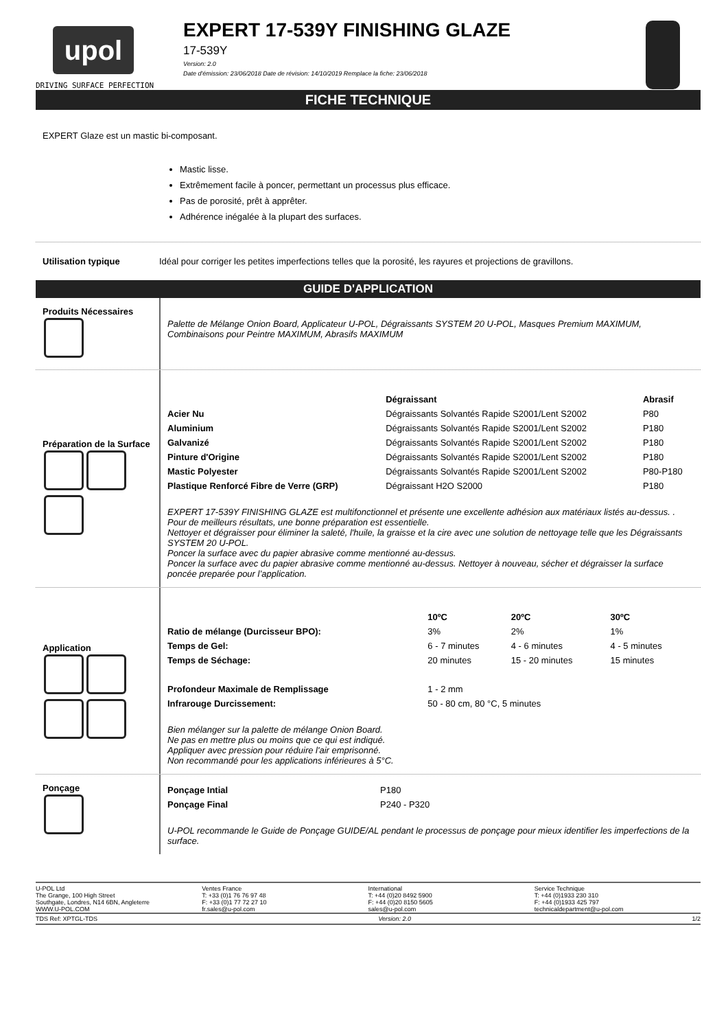upol
DRIVING SURFACE PERFECTION
EXPERT 17-539Y FINISHING GLAZE
17-539Y
Version: 2.0
Date d'émission: 23/06/2018 Date de révision: 14/10/2019 Remplace la fiche: 23/06/2018
FICHE TECHNIQUE
EXPERT Glaze est un mastic bi-composant.
Mastic lisse.
Extrêmement facile à poncer, permettant un processus plus efficace.
Pas de porosité, prêt à apprêter.
Adhérence inégalée à la plupart des surfaces.
Utilisation typique Idéal pour corriger les petites imperfections telles que la porosité, les rayures et projections de gravillons.
GUIDE D'APPLICATION
Produits Nécessaires
Palette de Mélange Onion Board, Applicateur U-POL, Dégraissants SYSTEM 20 U-POL, Masques Premium MAXIMUM, Combinaisons pour Peintre MAXIMUM, Abrasifs MAXIMUM
Préparation de la Surface
| | Dégraissant | Abrasif |
| --- | --- | --- |
| Acier Nu | Dégraissants Solvantés Rapide S2001/Lent S2002 | P80 |
| Aluminium | Dégraissants Solvantés Rapide S2001/Lent S2002 | P180 |
| Galvanizé | Dégraissants Solvantés Rapide S2001/Lent S2002 | P180 |
| Pinture d'Origine | Dégraissants Solvantés Rapide S2001/Lent S2002 | P180 |
| Mastic Polyester | Dégraissants Solvantés Rapide S2001/Lent S2002 | P80-P180 |
| Plastique Renforcé Fibre de Verre (GRP) | Dégraissant H2O S2000 | P180 |
EXPERT 17-539Y FINISHING GLAZE est multifonctionnel et présente une excellente adhésion aux matériaux listés au-dessus. .
Pour de meilleurs résultats, une bonne préparation est essentielle.
Nettoyer et dégraisser pour éliminer la saleté, l'huile, la graisse et la cire avec une solution de nettoyage telle que les Dégraissants SYSTEM 20 U-POL.
Poncer la surface avec du papier abrasive comme mentionné au-dessus.
Poncer la surface avec du papier abrasive comme mentionné au-dessus. Nettoyer à nouveau, sécher et dégraisser la surface poncée preparée pour l’application.
Application
| | 10ºC | 20ºC | 30ºC |
| --- | --- | --- | --- |
| Ratio de mélange (Durcisseur BPO): | 3% | 2% | 1% |
| Temps de Gel: | 6 - 7 minutes | 4 - 6 minutes | 4 - 5 minutes |
| Temps de Séchage: | 20 minutes | 15 - 20 minutes | 15 minutes |
| Profondeur Maximale de Remplissage | 1 - 2 mm | | |
| Infrarouge Durcissement: | 50 - 80 cm, 80 °C, 5 minutes | | |
Bien mélanger sur la palette de mélange Onion Board.
Ne pas en mettre plus ou moins que ce qui est indiqué.
Appliquer avec pression pour réduire l'air emprisonné.
Non recommandé pour les applications inférieures à 5°C.
Ponçage
| Ponçage Intial | P180 |
| Ponçage Final | P240 - P320 |
U-POL recommande le Guide de Ponçage GUIDE/AL pendant le processus de ponçage pour mieux identifier les imperfections de la surface.
U-POL Ltd
The Grange, 100 High Street
Southgate, Londres, N14 6BN, Angleterre
WWW.U-POL.COM
Ventes France
T: +33 (0)1 76 76 97 48
F: +33 (0)1 77 72 27 10
fr.sales@u-pol.com
International
T: +44 (0)20 8492 5900
F: +44 (0)20 8150 5605
sales@u-pol.com
Service Technique
T: +44 (0)1933 230 310
F: +44 (0)1933 425 797
technicaldepartment@u-pol.com
TDS Ref: XPTGL-TDS Version: 2.0 1/2